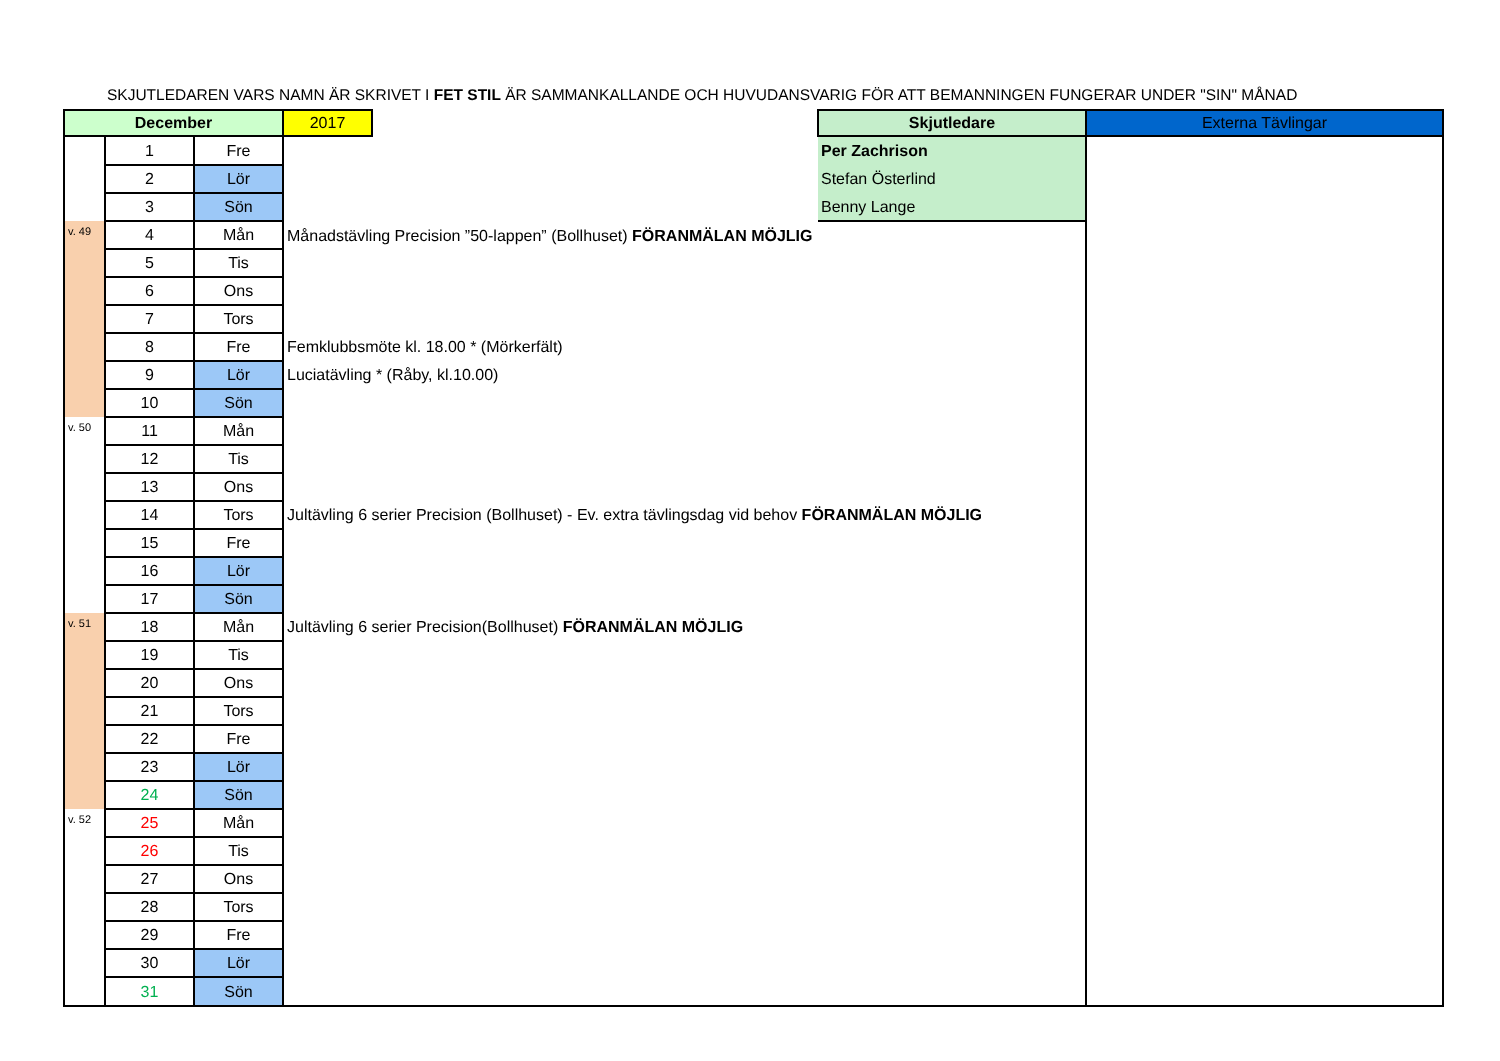SKJUTLEDAREN VARS NAMN ÄR SKRIVET I FET STIL ÄR SAMMANKALLANDE OCH HUVUDANSVARIG FÖR ATT BEMANNINGEN FUNGERAR UNDER "SIN" MÅNAD
| December | | | 2017 | | Skjutledare | Externa Tävlingar |
| | 1 | Fre | | | Per Zachrison | |
| | 2 | Lör | | | Stefan Österlind | |
| | 3 | Sön | | | Benny Lange | |
| v. 49 | 4 | Mån | Månadstävling Precision ”50-lappen” (Bollhuset) FÖRANMÄLAN MÖJLIG | | | |
| | 5 | Tis | | | | |
| | 6 | Ons | | | | |
| | 7 | Tors | | | | |
| | 8 | Fre | Femklubbsmöte kl. 18.00 * (Mörkerfält) | | | |
| | 9 | Lör | Luciatävling * (Råby, kl.10.00) | | | |
| | 10 | Sön | | | | |
| v. 50 | 11 | Mån | | | | |
| | 12 | Tis | | | | |
| | 13 | Ons | | | | |
| | 14 | Tors | Jultävling 6 serier Precision (Bollhuset) - Ev. extra tävlingsdag vid behov FÖRANMÄLAN MÖJLIG | | | |
| | 15 | Fre | | | | |
| | 16 | Lör | | | | |
| | 17 | Sön | | | | |
| v. 51 | 18 | Mån | Jultävling 6 serier Precision(Bollhuset) FÖRANMÄLAN MÖJLIG | | | |
| | 19 | Tis | | | | |
| | 20 | Ons | | | | |
| | 21 | Tors | | | | |
| | 22 | Fre | | | | |
| | 23 | Lör | | | | |
| | 24 | Sön | | | | |
| v. 52 | 25 | Mån | | | | |
| | 26 | Tis | | | | |
| | 27 | Ons | | | | |
| | 28 | Tors | | | | |
| | 29 | Fre | | | | |
| | 30 | Lör | | | | |
| | 31 | Sön | | | | |